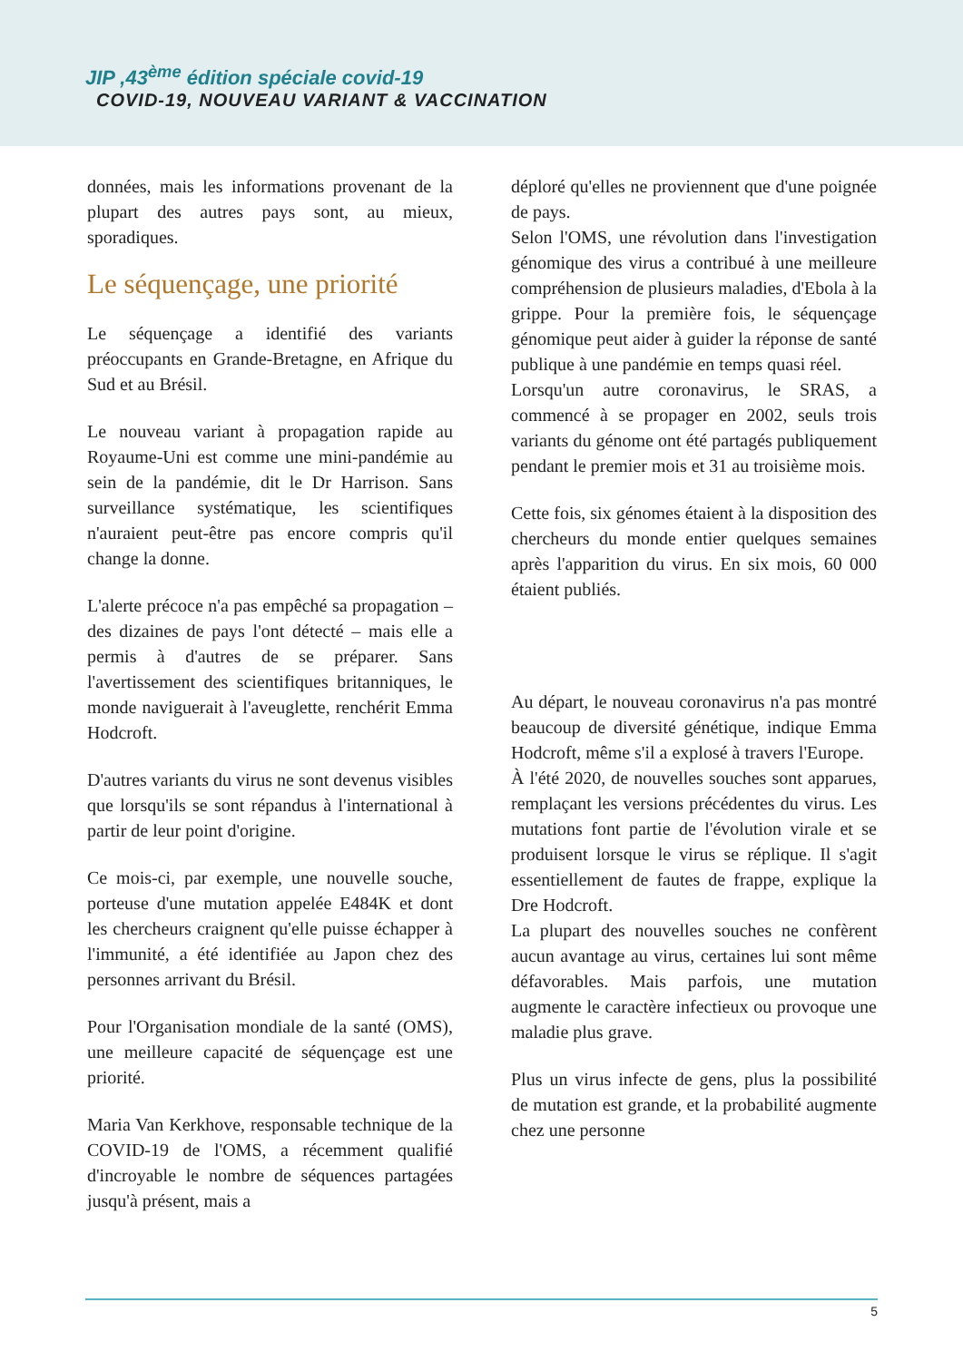JIP ,43<sup>ème</sup> édition spéciale covid-19
COVID-19, NOUVEAU VARIANT & VACCINATION
données, mais les informations provenant de la plupart des autres pays sont, au mieux, sporadiques.
Le séquençage, une priorité
Le séquençage a identifié des variants préoccupants en Grande-Bretagne, en Afrique du Sud et au Brésil.
Le nouveau variant à propagation rapide au Royaume-Uni est comme une mini-pandémie au sein de la pandémie, dit le Dr Harrison. Sans surveillance systématique, les scientifiques n'auraient peut-être pas encore compris qu'il change la donne.
L'alerte précoce n'a pas empêché sa propagation – des dizaines de pays l'ont détecté – mais elle a permis à d'autres de se préparer. Sans l'avertissement des scientifiques britanniques, le monde naviguerait à l'aveuglette, renchérit Emma Hodcroft.
D'autres variants du virus ne sont devenus visibles que lorsqu'ils se sont répandus à l'international à partir de leur point d'origine.
Ce mois-ci, par exemple, une nouvelle souche, porteuse d'une mutation appelée E484K et dont les chercheurs craignent qu'elle puisse échapper à l'immunité, a été identifiée au Japon chez des personnes arrivant du Brésil.
Pour l'Organisation mondiale de la santé (OMS), une meilleure capacité de séquençage est une priorité.
Maria Van Kerkhove, responsable technique de la COVID-19 de l'OMS, a récemment qualifié d'incroyable le nombre de séquences partagées jusqu'à présent, mais a
déploré qu'elles ne proviennent que d'une poignée de pays.
Selon l'OMS, une révolution dans l'investigation génomique des virus a contribué à une meilleure compréhension de plusieurs maladies, d'Ebola à la grippe. Pour la première fois, le séquençage génomique peut aider à guider la réponse de santé publique à une pandémie en temps quasi réel.
Lorsqu'un autre coronavirus, le SRAS, a commencé à se propager en 2002, seuls trois variants du génome ont été partagés publiquement pendant le premier mois et 31 au troisième mois.
Cette fois, six génomes étaient à la disposition des chercheurs du monde entier quelques semaines après l'apparition du virus. En six mois, 60 000 étaient publiés.
Au départ, le nouveau coronavirus n'a pas montré beaucoup de diversité génétique, indique Emma Hodcroft, même s'il a explosé à travers l'Europe.
À l'été 2020, de nouvelles souches sont apparues, remplaçant les versions précédentes du virus. Les mutations font partie de l'évolution virale et se produisent lorsque le virus se réplique. Il s'agit essentiellement de fautes de frappe, explique la Dre Hodcroft.
La plupart des nouvelles souches ne confèrent aucun avantage au virus, certaines lui sont même défavorables. Mais parfois, une mutation augmente le caractère infectieux ou provoque une maladie plus grave.
Plus un virus infecte de gens, plus la possibilité de mutation est grande, et la probabilité augmente chez une personne
5